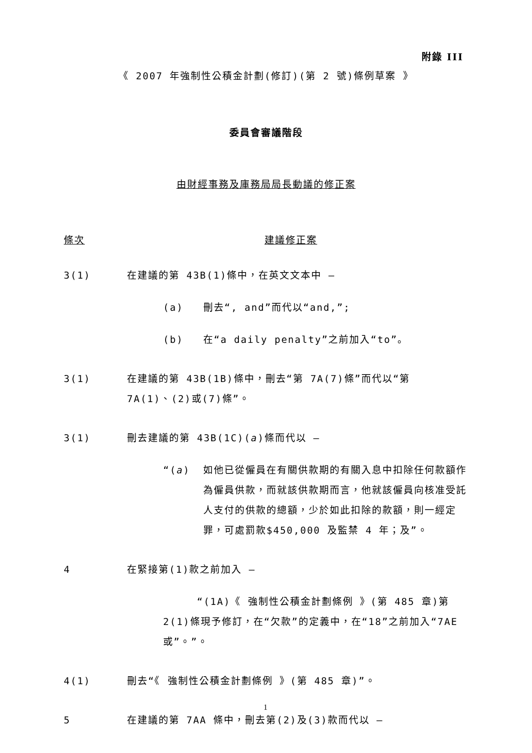附錄 III
《 2007 年強制性公積金計劃(修訂)(第 2 號)條例草案 》
委員會審議階段
由財經事務及庫務局局長動議的修正案
條次 建議修正案
3(1) 在建議的第 43B(1)條中，在英文文本中 —
(a) 刪去“, and”而代以“and,”;
(b) 在“a daily penalty”之前加入“to”。
3(1) 在建議的第 43B(1B)條中，刪去“第 7A(7)條”而代以“第 7A(1)、(2)或(7)條”。
3(1) 刪去建議的第 43B(1C)(a)條而代以 —
“(a) 如他已從僱員在有關供款期的有關入息中扣除任何款額作為僱員供款，而就該供款期而言，他就該僱員向核准受託人支付的供款的總額，少於如此扣除的款額，則一經定罪，可處罰款$450,000 及監禁 4 年；及”。
4 在緊接第(1)款之前加入 —
“(1A)《 強制性公積金計劃條例 》(第 485 章)第 2(1)條現予修訂，在“欠款”的定義中，在“18”之前加入“7AE 或”。”。
4(1) 刪去“《 強制性公積金計劃條例 》(第 485 章)”。
5 在建議的第 7AA 條中，刪去第(2)及(3)款而代以 —
1